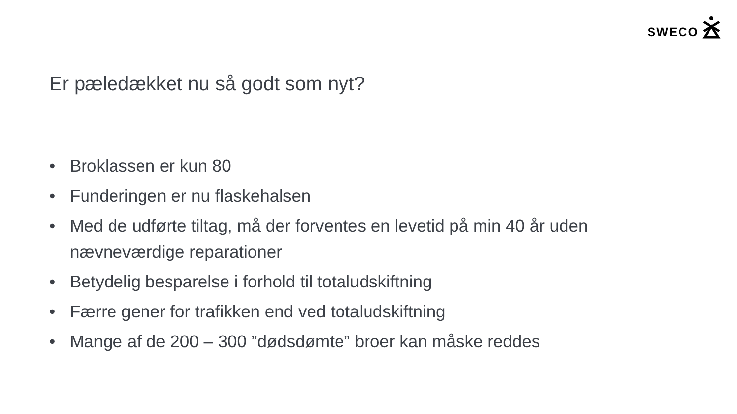SWECO
Er pæledækket nu så godt som nyt?
• Broklassen er kun 80
• Funderingen er nu flaskehalsen
• Med de udførte tiltag, må der forventes en levetid på min 40 år uden nævneværdige reparationer
• Betydelig besparelse i forhold til totaludskiftning
• Færre gener for trafikken end ved totaludskiftning
• Mange af de 200 – 300 ”dødsdømte” broer kan måske reddes